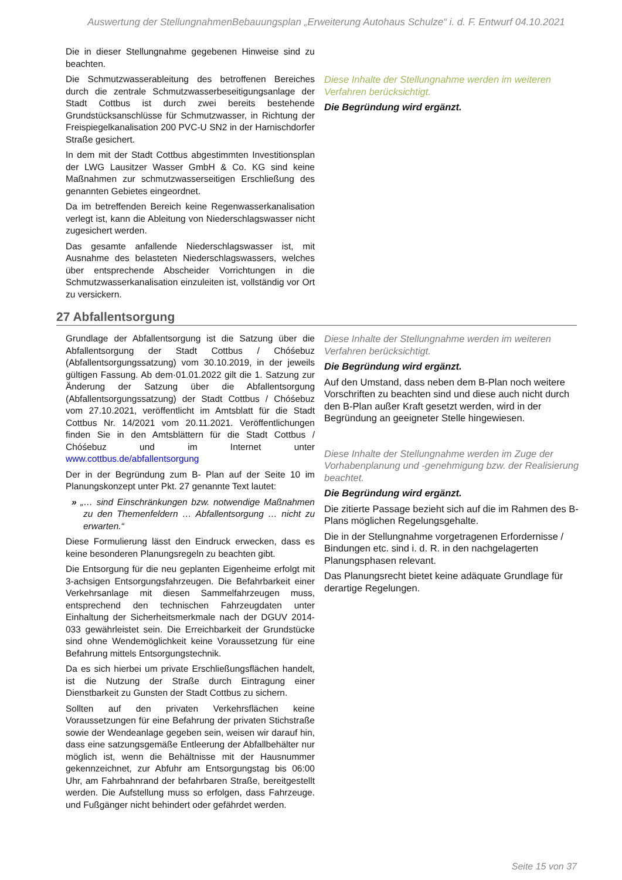Auswertung der StellungnahmenBebauungsplan „Erweiterung Autohaus Schulze“ i. d. F. Entwurf 04.10.2021
| Die in dieser Stellungnahme gegebenen Hinweise sind zu beachten. Die Schmutzwasserableitung des betroffenen Bereiches durch die zentrale Schmutzwasserbeseitigungsanlage der Stadt Cottbus ist durch zwei bereits bestehende Grundstücksanschlüsse für Schmutzwasser, in Richtung der Freispiegelkanalisation 200 PVC-U SN2 in der Harnischdorfer Straße gesichert. In dem mit der Stadt Cottbus abgestimmten Investitionsplan der LWG Lausitzer Wasser GmbH & Co. KG sind keine Maßnahmen zur schmutzwasserseitigen Erschließung des genannten Gebietes eingeordnet. Da im betreffenden Bereich keine Regenwasserkanalisation verlegt ist, kann die Ableitung von Niederschlagswasser nicht zugesichert werden. Das gesamte anfallende Niederschlagswasser ist, mit Ausnahme des belasteten Niederschlagswassers, welches über entsprechende Abscheider Vorrichtungen in die Schmutzwasserkanalisation einzuleiten ist, vollständig vor Ort zu versickern. | Diese Inhalte der Stellungnahme werden im weiteren Verfahren berücksichtigt. Die Begründung wird ergänzt. |
27 Abfallentsorgung
| Grundlage der Abfallentsorgung ist die Satzung über die Abfallentsorgung der Stadt Cottbus / Chóśebuz (Abfallentsorgungssatzung) vom 30.10.2019, in der jeweils gültigen Fassung. Ab dem·01.01.2022 gilt die 1. Satzung zur Änderung der Satzung über die Abfallentsorgung (Abfallentsorgungssatzung) der Stadt Cottbus / Chóśebuz vom 27.10.2021, veröffentlicht im Amtsblatt für die Stadt Cottbus Nr. 14/2021 vom 20.11.2021. Veröffentlichungen finden Sie in den Amtsblättern für die Stadt Cottbus / Chóśebuz und im Internet unter www.cottbus.de/abfallentsorgung Der in der Begründung zum B- Plan auf der Seite 10 im Planungskonzept unter Pkt. 27 genannte Text lautet: » „… sind Einschränkungen bzw. notwendige Maßnahmen zu den Themenfeldern … Abfallentsorgung … nicht zu erwarten.“ Diese Formulierung lässt den Eindruck erwecken, dass es keine besonderen Planungsregeln zu beachten gibt. Die Entsorgung für die neu geplanten Eigenheime erfolgt mit 3-achsigen Entsorgungsfahrzeugen. Die Befahrbarkeit einer Verkehrsanlage mit diesen Sammelfahrzeugen muss, entsprechend den technischen Fahrzeugdaten unter Einhaltung der Sicherheitsmerkmale nach der DGUV 2014-033 gewährleistet sein. Die Erreichbarkeit der Grundstücke sind ohne Wendemöglichkeit keine Voraussetzung für eine Befahrung mittels Entsorgungstechnik. Da es sich hierbei um private Erschließungsflächen handelt, ist die Nutzung der Straße durch Eintragung einer Dienstbarkeit zu Gunsten der Stadt Cottbus zu sichern. Sollten auf den privaten Verkehrsflächen keine Voraussetzungen für eine Befahrung der privaten Stichstraße sowie der Wendeanlage gegeben sein, weisen wir darauf hin, dass eine satzungsgemäße Entleerung der Abfallbehälter nur möglich ist, wenn die Behältnisse mit der Hausnummer gekennzeichnet, zur Abfuhr am Entsorgungstag bis 06:00 Uhr, am Fahrbahnrand der befahrbaren Straße, bereitgestellt werden. Die Aufstellung muss so erfolgen, dass Fahrzeuge. und Fußgänger nicht behindert oder gefährdet werden. | Diese Inhalte der Stellungnahme werden im weiteren Verfahren berücksichtigt. Die Begründung wird ergänzt. Auf den Umstand, dass neben dem B-Plan noch weitere Vorschriften zu beachten sind und diese auch nicht durch den B-Plan außer Kraft gesetzt werden, wird in der Begründung an geeigneter Stelle hingewiesen. Diese Inhalte der Stellungnahme werden im Zuge der Vorhabenplanung und -genehmigung bzw. der Realisierung beachtet. Die Begründung wird ergänzt. Die zitierte Passage bezieht sich auf die im Rahmen des B-Plans möglichen Regelungsgehalte. Die in der Stellungnahme vorgetragenen Erfordernisse / Bindungen etc. sind i. d. R. in den nachgelagerten Planungsphasen relevant. Das Planungsrecht bietet keine adäquate Grundlage für derartige Regelungen. |
Seite 15 von 37